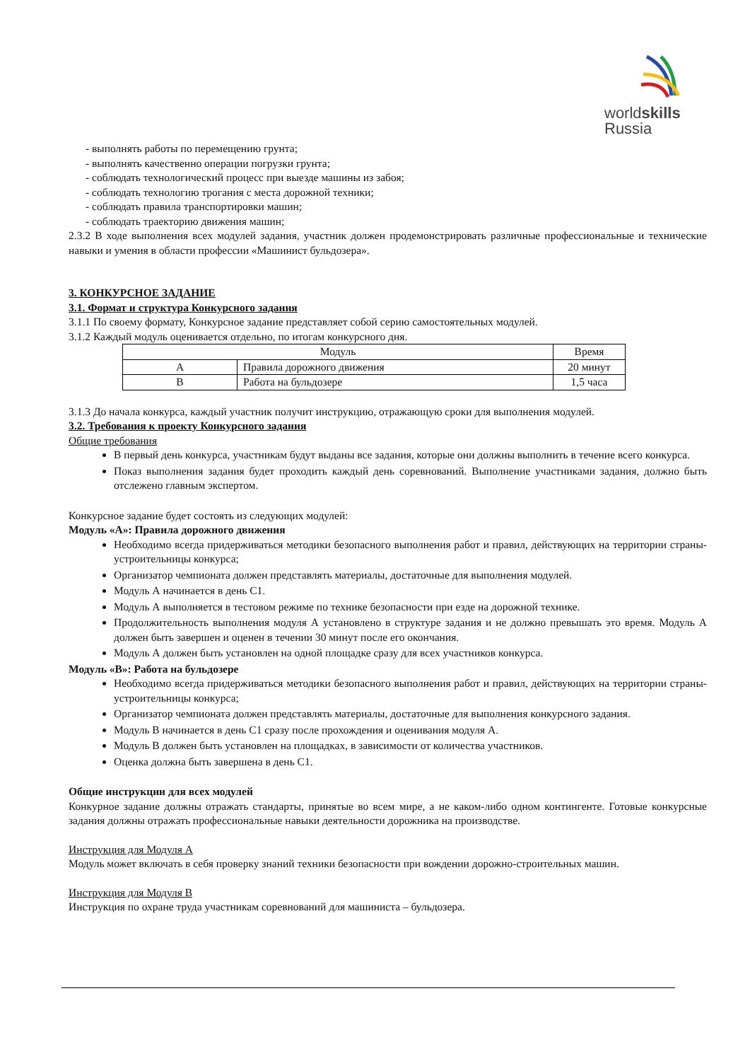worldskills
Russia
- выполнять работы по перемещению грунта;
- выполнять качественно операции погрузки грунта;
- соблюдать технологический процесс при выезде машины из забоя;
- соблюдать технологию трогания с места дорожной техники;
- соблюдать правила транспортировки машин;
- соблюдать траекторию движения машин;
2.3.2 В ходе выполнения всех модулей задания, участник должен продемонстрировать различные профессиональные и технические навыки и умения в области профессии «Машинист бульдозера».
3. КОНКУРСНОЕ ЗАДАНИЕ
3.1. Формат и структура Конкурсного задания
3.1.1 По своему формату, Конкурсное задание представляет собой серию самостоятельных модулей.
3.1.2 Каждый модуль оценивается отдельно, по итогам конкурсного дня.
| Модуль | | Время |
| --- | --- | --- |
| A | Правила дорожного движения | 20 минут |
| B | Работа на бульдозере | 1,5 часа |
3.1.3 До начала конкурса, каждый участник получит инструкцию, отражающую сроки для выполнения модулей.
3.2. Требования к проекту Конкурсного задания
Общие требования
В первый день конкурса, участникам будут выданы все задания, которые они должны выполнить в течение всего конкурса.
Показ выполнения задания будет проходить каждый день соревнований. Выполнение участниками задания, должно быть отслежено главным экспертом.
Конкурсное задание будет состоять из следующих модулей:
Модуль «А»: Правила дорожного движения
Необходимо всегда придерживаться методики безопасного выполнения работ и правил, действующих на территории страны-устроительницы конкурса;
Организатор чемпионата должен представлять материалы, достаточные для выполнения модулей.
Модуль А начинается в день С1.
Модуль А выполняется в тестовом режиме по технике безопасности при езде на дорожной технике.
Продолжительность выполнения модуля А установлено в структуре задания и не должно превышать это время. Модуль А должен быть завершен и оценен в течении 30 минут после его окончания.
Модуль А должен быть установлен на одной площадке сразу для всех участников конкурса.
Модуль «В»: Работа на бульдозере
Необходимо всегда придерживаться методики безопасного выполнения работ и правил, действующих на территории страны-устроительницы конкурса;
Организатор чемпионата должен представлять материалы, достаточные для выполнения конкурсного задания.
Модуль В начинается в день С1 сразу после прохождения и оценивания модуля А.
Модуль В должен быть установлен на площадках, в зависимости от количества участников.
Оценка должна быть завершена в день С1.
Общие инструкции для всех модулей
Конкурное задание должны отражать стандарты, принятые во всем мире, а не каком-либо одном контингенте. Готовые конкурсные задания должны отражать профессиональные навыки деятельности дорожника на производстве.
Инструкция для Модуля А
Модуль может включать в себя проверку знаний техники безопасности при вождении дорожно-строительных машин.
Инструкция для Модуля В
Инструкция по охране труда участникам соревнований для машиниста – бульдозера.